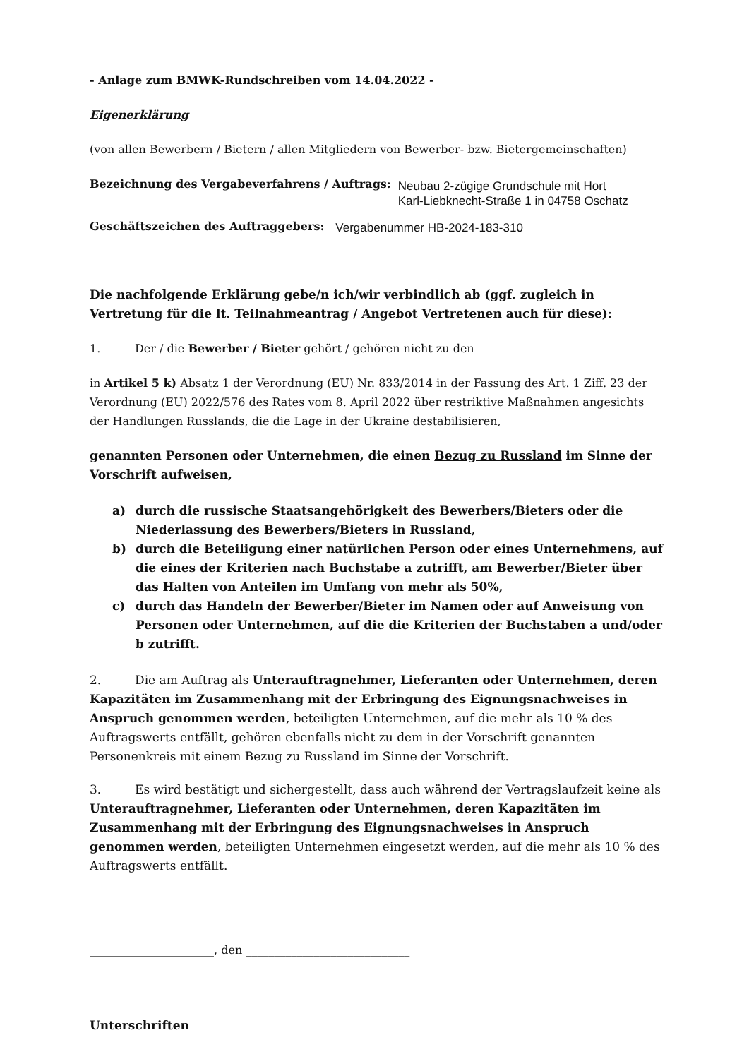- Anlage zum BMWK-Rundschreiben vom 14.04.2022 -
Eigenerklärung
(von allen Bewerbern / Bietern / allen Mitgliedern von Bewerber- bzw. Bietergemeinschaften)
Bezeichnung des Vergabeverfahrens / Auftrags: Neubau 2-zügige Grundschule mit Hort
Karl-Liebknecht-Straße 1 in 04758 Oschatz
Geschäftszeichen des Auftraggebers: Vergabenummer HB-2024-183-310
Die nachfolgende Erklärung gebe/n ich/wir verbindlich ab (ggf. zugleich in Vertretung für die lt. Teilnahmeantrag / Angebot Vertretenen auch für diese):
1. Der / die Bewerber / Bieter gehört / gehören nicht zu den
in Artikel 5 k) Absatz 1 der Verordnung (EU) Nr. 833/2014 in der Fassung des Art. 1 Ziff. 23 der Verordnung (EU) 2022/576 des Rates vom 8. April 2022 über restriktive Maßnahmen angesichts der Handlungen Russlands, die die Lage in der Ukraine destabilisieren,
genannten Personen oder Unternehmen, die einen Bezug zu Russland im Sinne der Vorschrift aufweisen,
a) durch die russische Staatsangehörigkeit des Bewerbers/Bieters oder die Niederlassung des Bewerbers/Bieters in Russland,
b) durch die Beteiligung einer natürlichen Person oder eines Unternehmens, auf die eines der Kriterien nach Buchstabe a zutrifft, am Bewerber/Bieter über das Halten von Anteilen im Umfang von mehr als 50%,
c) durch das Handeln der Bewerber/Bieter im Namen oder auf Anweisung von Personen oder Unternehmen, auf die die Kriterien der Buchstaben a und/oder b zutrifft.
2. Die am Auftrag als Unterauftragnehmer, Lieferanten oder Unternehmen, deren Kapazitäten im Zusammenhang mit der Erbringung des Eignungsnachweises in Anspruch genommen werden, beteiligten Unternehmen, auf die mehr als 10 % des Auftragswerts entfällt, gehören ebenfalls nicht zu dem in der Vorschrift genannten Personenkreis mit einem Bezug zu Russland im Sinne der Vorschrift.
3. Es wird bestätigt und sichergestellt, dass auch während der Vertragslaufzeit keine als Unterauftragnehmer, Lieferanten oder Unternehmen, deren Kapazitäten im Zusammenhang mit der Erbringung des Eignungsnachweises in Anspruch genommen werden, beteiligten Unternehmen eingesetzt werden, auf die mehr als 10 % des Auftragswerts entfällt.
______________________, den _____________________________
Unterschriften